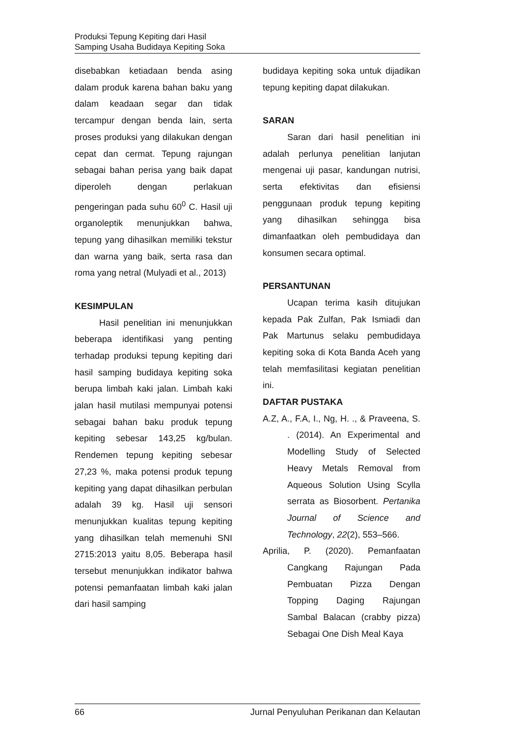Produksi Tepung Kepiting dari Hasil
Samping Usaha Budidaya Kepiting Soka
disebabkan ketiadaan benda asing dalam produk karena bahan baku yang dalam keadaan segar dan tidak tercampur dengan benda lain, serta proses produksi yang dilakukan dengan cepat dan cermat. Tepung rajungan sebagai bahan perisa yang baik dapat diperoleh dengan perlakuan pengeringan pada suhu 60<sup>0</sup> C. Hasil uji organoleptik menunjukkan bahwa, tepung yang dihasilkan memiliki tekstur dan warna yang baik, serta rasa dan roma yang netral (Mulyadi et al., 2013)
KESIMPULAN
Hasil penelitian ini menunjukkan beberapa identifikasi yang penting terhadap produksi tepung kepiting dari hasil samping budidaya kepiting soka berupa limbah kaki jalan. Limbah kaki jalan hasil mutilasi mempunyai potensi sebagai bahan baku produk tepung kepiting sebesar 143,25 kg/bulan. Rendemen tepung kepiting sebesar 27,23 %, maka potensi produk tepung kepiting yang dapat dihasilkan perbulan adalah 39 kg. Hasil uji sensori menunjukkan kualitas tepung kepiting yang dihasilkan telah memenuhi SNI 2715:2013 yaitu 8,05. Beberapa hasil tersebut menunjukkan indikator bahwa potensi pemanfaatan limbah kaki jalan dari hasil samping
budidaya kepiting soka untuk dijadikan tepung kepiting dapat dilakukan.
SARAN
Saran dari hasil penelitian ini adalah perlunya penelitian lanjutan mengenai uji pasar, kandungan nutrisi, serta efektivitas dan efisiensi penggunaan produk tepung kepiting yang dihasilkan sehingga bisa dimanfaatkan oleh pembudidaya dan konsumen secara optimal.
PERSANTUNAN
Ucapan terima kasih ditujukan kepada Pak Zulfan, Pak Ismiadi dan Pak Martunus selaku pembudidaya kepiting soka di Kota Banda Aceh yang telah memfasilitasi kegiatan penelitian ini.
DAFTAR PUSTAKA
A.Z, A., F.A, I., Ng, H. ., & Praveena, S. . (2014). An Experimental and Modelling Study of Selected Heavy Metals Removal from Aqueous Solution Using Scylla serrata as Biosorbent. Pertanika Journal of Science and Technology, 22(2), 553–566.
Aprilia, P. (2020). Pemanfaatan Cangkang Rajungan Pada Pembuatan Pizza Dengan Topping Daging Rajungan Sambal Balacan (crabby pizza) Sebagai One Dish Meal Kaya
66 Jurnal Penyuluhan Perikanan dan Kelautan